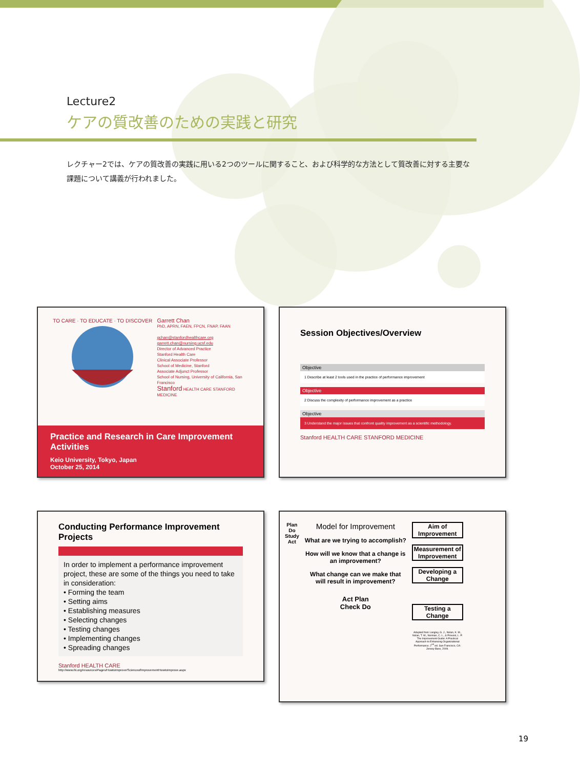Lecture2
ケアの質改善のための実践と研究
レクチャー2では、ケアの質改善の実践に用いる2つのツールに関すること、および科学的な方法として質改善に対する主要な課題について講義が行われました。
TO CARE · TO EDUCATE · TO DISCOVER
Garrett Chan
PhD, APRN, FAEN, FPCN, FNAP, FAAN
gchan@stanfordhealthcare.org
garrett.chan@nursing.ucsf.edu
Director of Advanced Practice
Stanford Health Care
Clinical Associate Professor
School of Medicine, Stanford
Associate Adjunct Professor
School of Nursing, University of California, San Francisco
Stanford HEALTH CARE STANFORD MEDICINE
Practice and Research in Care Improvement Activities
Keio University, Tokyo, Japan
October 25, 2014
Session Objectives/Overview
Objective
1 Describe at least 2 tools used in the practice of performance improvement
Objective
2 Discuss the complexity of performance improvement as a practice
Objective
3 Understand the major issues that confront quality improvement as a scientific methodology.
Stanford HEALTH CARE STANFORD MEDICINE
Conducting Performance Improvement Projects
In order to implement a performance improvement project, these are some of the things you need to take in consideration:
• Forming the team
• Setting aims
• Establishing measures
• Selecting changes
• Testing changes
• Implementing changes
• Spreading changes
Stanford HEALTH CARE http://www.ihi.org/resources/Pages/HowtoImprove/ScienceofImprovementHowtoImprove.aspx
Plan
Do
Study
Act
Model for Improvement
What are we trying to accomplish?
How will we know that a change is an improvement?
What change can we make that will result in improvement?
Act Plan
Check Do
Aim of Improvement
Measurement of Improvement
Developing a Change
Testing a Change
Adapted from Langley, G. J., Nolan, K. M., Nolan, T. W., Norman, C. L., & Provost, L. P. The Improvement Guide: A Practical Approach to Enhancing Organizational Performance. 2<sup>nd</sup> ed. San Francisco, CA: Jossey-Bass, 2009.
19